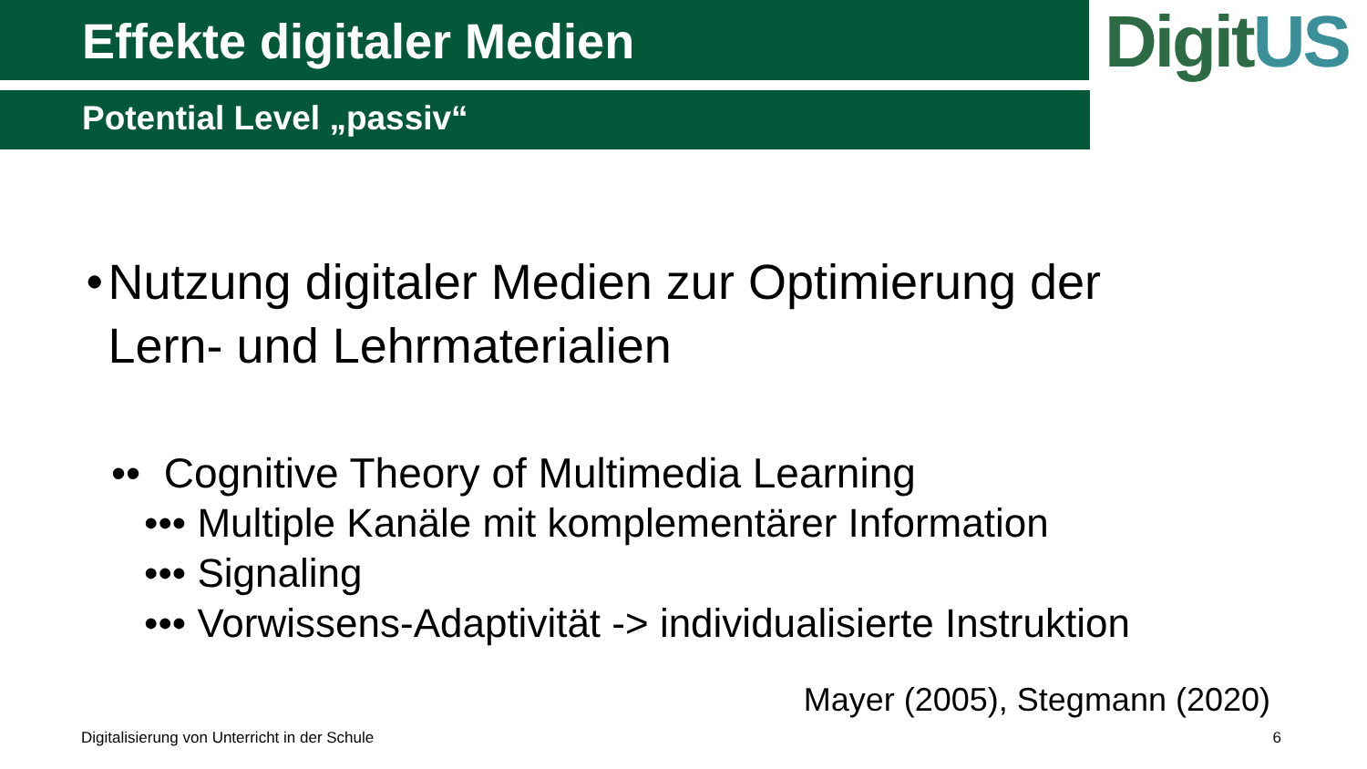Effekte digitaler Medien
DigitUS
Potential Level „passiv“
• Nutzung digitaler Medien zur Optimierung der
Lern- und Lehrmaterialien
•• Cognitive Theory of Multimedia Learning
••• Multiple Kanäle mit komplementärer Information
••• Signaling
••• Vorwissens-Adaptivität -> individualisierte Instruktion
Mayer (2005), Stegmann (2020)
Digitalisierung von Unterricht in der Schule 6